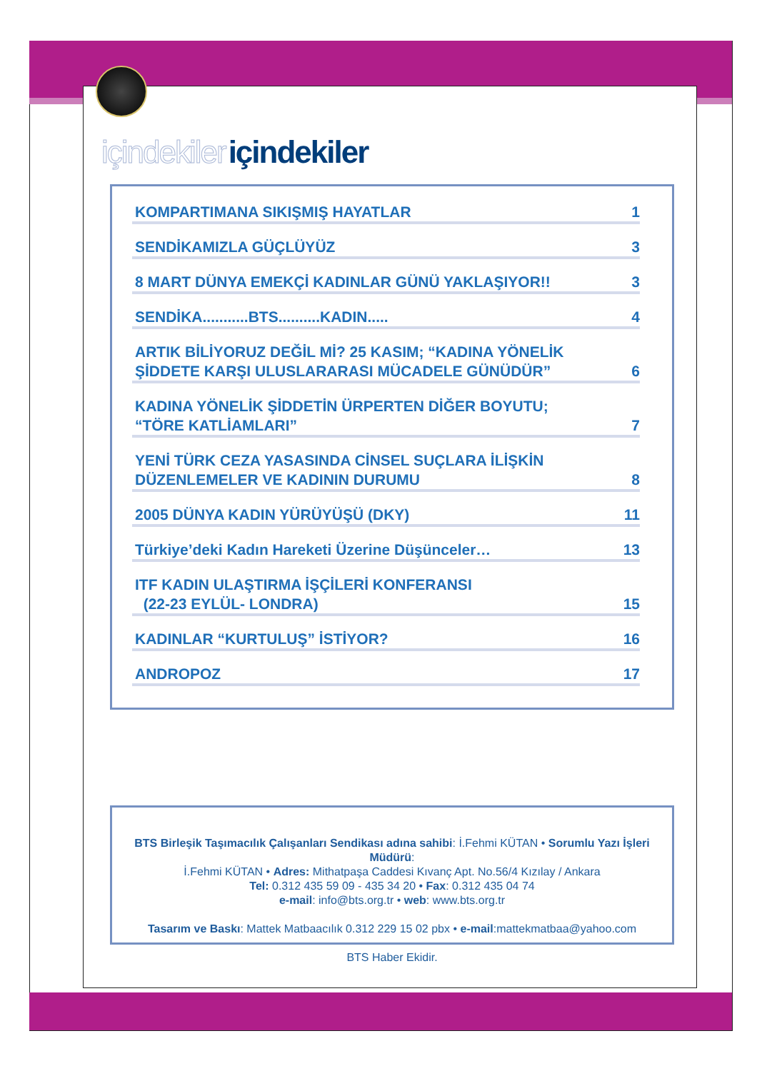içindekiler içindekiler
KOMPARTIMANA SIKIŞMIŞ HAYATLAR 1
SENDİKAMIZLA GÜÇLÜYÜZ 3
8 MART DÜNYA EMEKÇİ KADINLAR GÜNÜ YAKLAŞIYOR!! 3
SENDİKA...........BTS..........KADIN..... 4
ARTIK BİLİYORUZ DEĞİL Mİ? 25 KASIM; “KADINA YÖNELİK
ŞİDDETE KARŞI ULUSLARARASI MÜCADELE GÜNÜDÜR” 6
KADINA YÖNELİK ŞİDDETİN ÜRPERTEN DİĞER BOYUTU;
“TÖRE KATLİAMLARI” 7
YENİ TÜRK CEZA YASASINDA CİNSEL SUÇLARA İLİŞKİN
DÜZENLEMELER VE KADININ DURUMU 8
2005 DÜNYA KADIN YÜRÜYÜŞÜ (DKY) 11
Türkiye’deki Kadın Hareketi Üzerine Düşünceler… 13
ITF KADIN ULAŞTIRMA İŞÇİLERİ KONFERANSI
(22-23 EYLÜL- LONDRA) 15
KADINLAR “KURTULUŞ” İSTİYOR? 16
ANDROPOZ 17
BTS Birleşik Taşımacılık Çalışanları Sendikası adına sahibi: İ.Fehmi KÜTAN • Sorumlu Yazı İşleri Müdürü:
İ.Fehmi KÜTAN • Adres: Mithatpaşa Caddesi Kıvanç Apt. No.56/4 Kızılay / Ankara
Tel: 0.312 435 59 09 - 435 34 20 • Fax: 0.312 435 04 74
e-mail: info@bts.org.tr • web: www.bts.org.tr
Tasarım ve Baskı: Mattek Matbaacılık 0.312 229 15 02 pbx • e-mail:mattekmatbaa@yahoo.com
BTS Haber Ekidir.